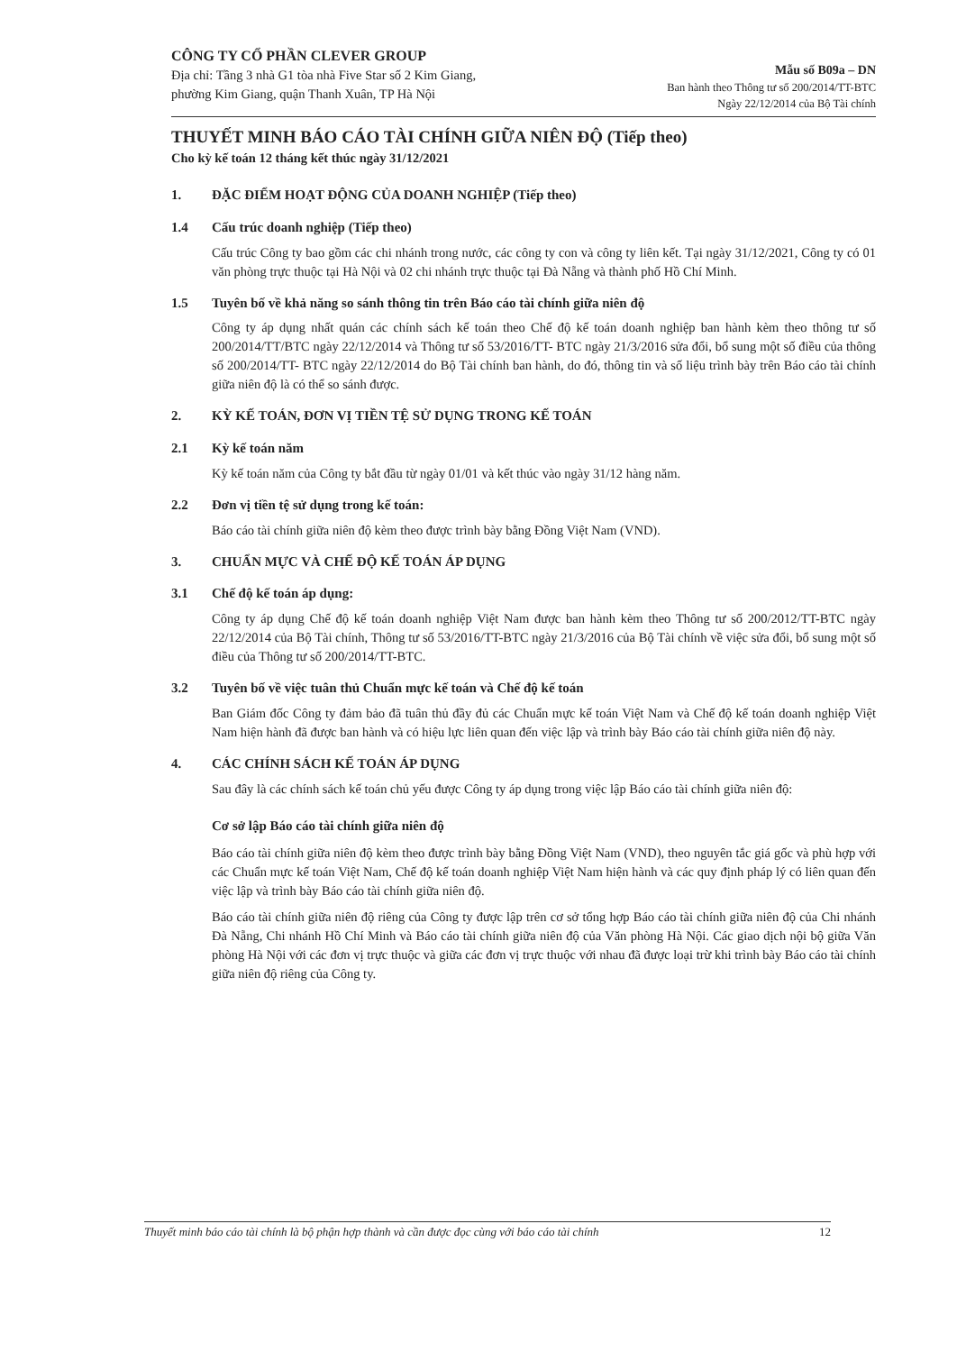CÔNG TY CỔ PHẦN CLEVER GROUP
Địa chỉ: Tầng 3 nhà G1 tòa nhà Five Star số 2 Kim Giang,
phường Kim Giang, quận Thanh Xuân, TP Hà Nội
Mẫu số B09a – DN
Ban hành theo Thông tư số 200/2014/TT-BTC
Ngày 22/12/2014 của Bộ Tài chính
THUYẾT MINH BÁO CÁO TÀI CHÍNH GIỮA NIÊN ĐỘ (Tiếp theo)
Cho kỳ kế toán 12 tháng kết thúc ngày 31/12/2021
1. ĐẶC ĐIỂM HOẠT ĐỘNG CỦA DOANH NGHIỆP (Tiếp theo)
1.4 Cấu trúc doanh nghiệp (Tiếp theo)
Cấu trúc Công ty bao gồm các chi nhánh trong nước, các công ty con và công ty liên kết. Tại ngày 31/12/2021, Công ty có 01 văn phòng trực thuộc tại Hà Nội và 02 chi nhánh trực thuộc tại Đà Nẵng và thành phố Hồ Chí Minh.
1.5 Tuyên bố về khả năng so sánh thông tin trên Báo cáo tài chính giữa niên độ
Công ty áp dụng nhất quán các chính sách kế toán theo Chế độ kế toán doanh nghiệp ban hành kèm theo thông tư số 200/2014/TT/BTC ngày 22/12/2014 và Thông tư số 53/2016/TT- BTC ngày 21/3/2016 sửa đổi, bổ sung một số điều của thông số 200/2014/TT- BTC ngày 22/12/2014 do Bộ Tài chính ban hành, do đó, thông tin và số liệu trình bày trên Báo cáo tài chính giữa niên độ là có thể so sánh được.
2. KỲ KẾ TOÁN, ĐƠN VỊ TIỀN TỆ SỬ DỤNG TRONG KẾ TOÁN
2.1 Kỳ kế toán năm
Kỳ kế toán năm của Công ty bắt đầu từ ngày 01/01 và kết thúc vào ngày 31/12 hàng năm.
2.2 Đơn vị tiền tệ sử dụng trong kế toán:
Báo cáo tài chính giữa niên độ kèm theo được trình bày bằng Đồng Việt Nam (VND).
3. CHUẨN MỰC VÀ CHẾ ĐỘ KẾ TOÁN ÁP DỤNG
3.1 Chế độ kế toán áp dụng:
Công ty áp dụng Chế độ kế toán doanh nghiệp Việt Nam được ban hành kèm theo Thông tư số 200/2012/TT-BTC ngày 22/12/2014 của Bộ Tài chính, Thông tư số 53/2016/TT-BTC ngày 21/3/2016 của Bộ Tài chính về việc sửa đổi, bổ sung một số điều của Thông tư số 200/2014/TT-BTC.
3.2 Tuyên bố về việc tuân thủ Chuẩn mực kế toán và Chế độ kế toán
Ban Giám đốc Công ty đảm bảo đã tuân thủ đầy đủ các Chuẩn mực kế toán Việt Nam và Chế độ kế toán doanh nghiệp Việt Nam hiện hành đã được ban hành và có hiệu lực liên quan đến việc lập và trình bày Báo cáo tài chính giữa niên độ này.
4. CÁC CHÍNH SÁCH KẾ TOÁN ÁP DỤNG
Sau đây là các chính sách kế toán chủ yếu được Công ty áp dụng trong việc lập Báo cáo tài chính giữa niên độ:
Cơ sở lập Báo cáo tài chính giữa niên độ
Báo cáo tài chính giữa niên độ kèm theo được trình bày bằng Đồng Việt Nam (VND), theo nguyên tắc giá gốc và phù hợp với các Chuẩn mực kế toán Việt Nam, Chế độ kế toán doanh nghiệp Việt Nam hiện hành và các quy định pháp lý có liên quan đến việc lập và trình bày Báo cáo tài chính giữa niên độ.
Báo cáo tài chính giữa niên độ riêng của Công ty được lập trên cơ sở tổng hợp Báo cáo tài chính giữa niên độ của Chi nhánh Đà Nẵng, Chi nhánh Hồ Chí Minh và Báo cáo tài chính giữa niên độ của Văn phòng Hà Nội. Các giao dịch nội bộ giữa Văn phòng Hà Nội với các đơn vị trực thuộc và giữa các đơn vị trực thuộc với nhau đã được loại trừ khi trình bày Báo cáo tài chính giữa niên độ riêng của Công ty.
Thuyết minh báo cáo tài chính là bộ phận hợp thành và cần được đọc cùng với báo cáo tài chính 12